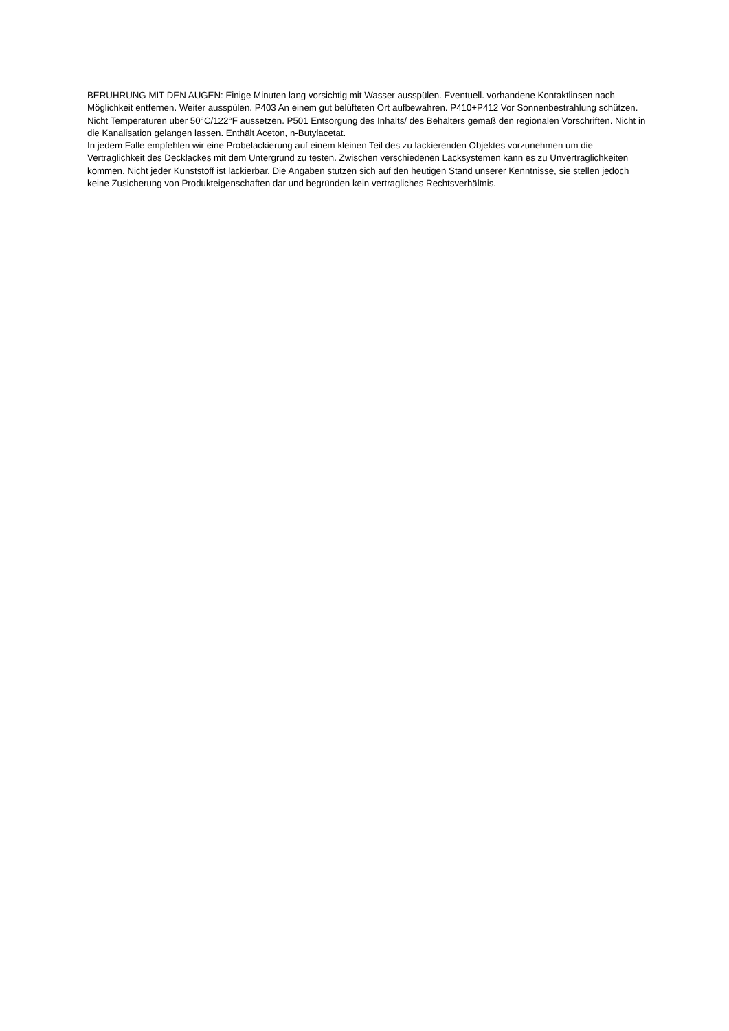BERÜHRUNG MIT DEN AUGEN: Einige Minuten lang vorsichtig mit Wasser ausspülen. Eventuell. vorhandene Kontaktlinsen nach Möglichkeit entfernen. Weiter ausspülen. P403 An einem gut belüfteten Ort aufbewahren. P410+P412 Vor Sonnenbestrahlung schützen. Nicht Temperaturen über 50°C/122°F aussetzen. P501 Entsorgung des Inhalts/ des Behälters gemäß den regionalen Vorschriften. Nicht in die Kanalisation gelangen lassen. Enthält Aceton, n-Butylacetat.
In jedem Falle empfehlen wir eine Probelackierung auf einem kleinen Teil des zu lackierenden Objektes vorzunehmen um die Verträglichkeit des Decklackes mit dem Untergrund zu testen. Zwischen verschiedenen Lacksystemen kann es zu Unverträglichkeiten kommen. Nicht jeder Kunststoff ist lackierbar. Die Angaben stützen sich auf den heutigen Stand unserer Kenntnisse, sie stellen jedoch keine Zusicherung von Produkteigenschaften dar und begründen kein vertragliches Rechtsverhältnis.